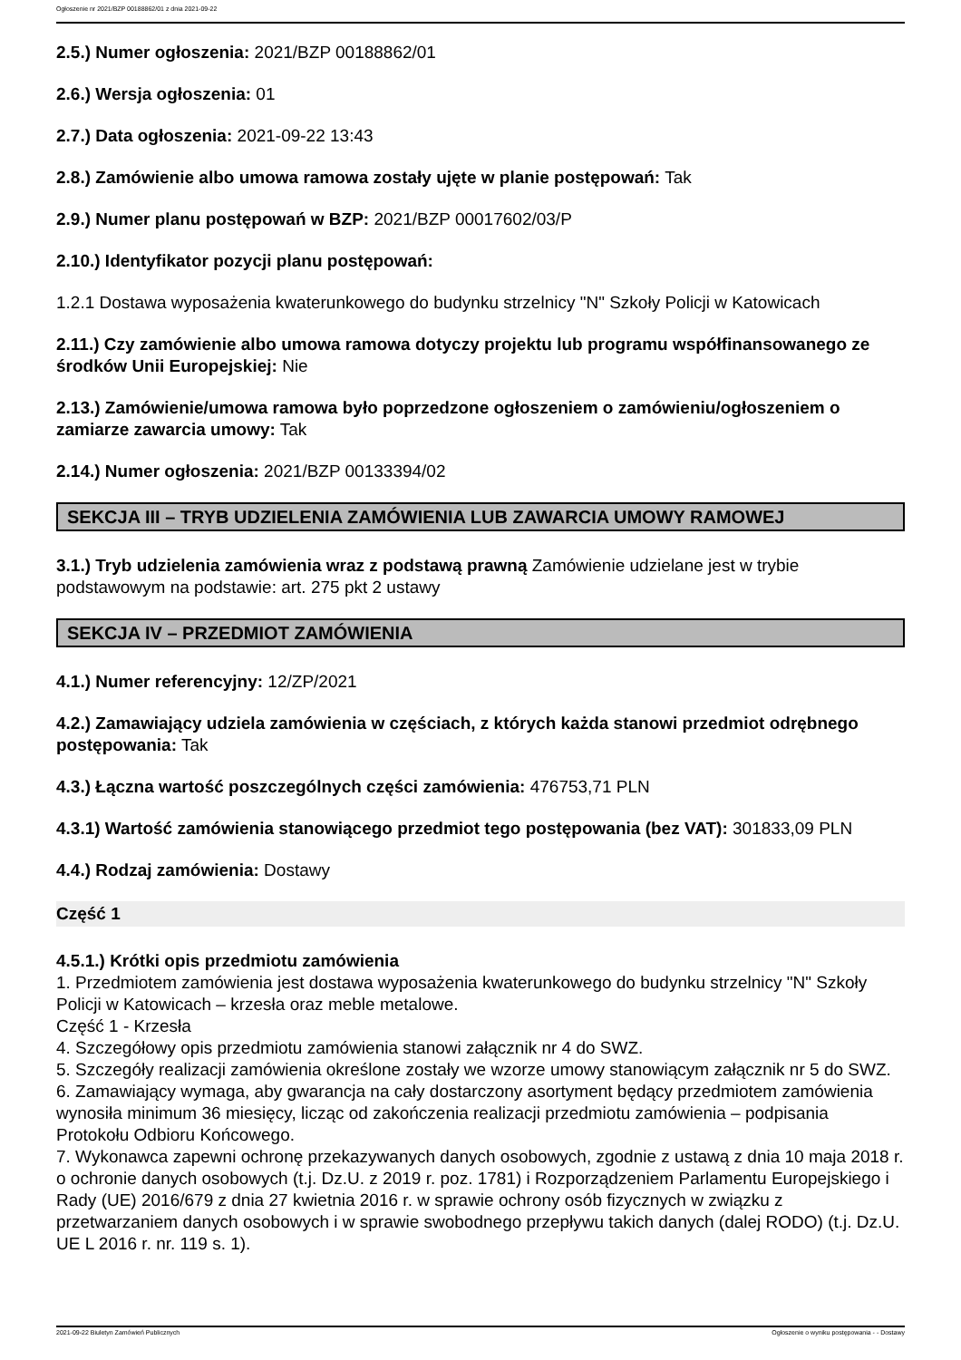Ogłoszenie nr 2021/BZP 00188862/01 z dnia 2021-09-22
2.5.) Numer ogłoszenia: 2021/BZP 00188862/01
2.6.) Wersja ogłoszenia: 01
2.7.) Data ogłoszenia: 2021-09-22 13:43
2.8.) Zamówienie albo umowa ramowa zostały ujęte w planie postępowań: Tak
2.9.) Numer planu postępowań w BZP: 2021/BZP 00017602/03/P
2.10.) Identyfikator pozycji planu postępowań:
1.2.1 Dostawa wyposażenia kwaterunkowego do budynku strzelnicy "N" Szkoły Policji w Katowicach
2.11.) Czy zamówienie albo umowa ramowa dotyczy projektu lub programu współfinansowanego ze środków Unii Europejskiej: Nie
2.13.) Zamówienie/umowa ramowa było poprzedzone ogłoszeniem o zamówieniu/ogłoszeniem o zamiarze zawarcia umowy: Tak
2.14.) Numer ogłoszenia: 2021/BZP 00133394/02
SEKCJA III – TRYB UDZIELENIA ZAMÓWIENIA LUB ZAWARCIA UMOWY RAMOWEJ
3.1.) Tryb udzielenia zamówienia wraz z podstawą prawną Zamówienie udzielane jest w trybie podstawowym na podstawie: art. 275 pkt 2 ustawy
SEKCJA IV – PRZEDMIOT ZAMÓWIENIA
4.1.) Numer referencyjny: 12/ZP/2021
4.2.) Zamawiający udziela zamówienia w częściach, z których każda stanowi przedmiot odrębnego postępowania: Tak
4.3.) Łączna wartość poszczególnych części zamówienia: 476753,71 PLN
4.3.1) Wartość zamówienia stanowiącego przedmiot tego postępowania (bez VAT): 301833,09 PLN
4.4.) Rodzaj zamówienia: Dostawy
Część 1
4.5.1.) Krótki opis przedmiotu zamówienia
1. Przedmiotem zamówienia jest dostawa wyposażenia kwaterunkowego do budynku strzelnicy "N" Szkoły Policji w Katowicach – krzesła oraz meble metalowe.
Część 1 - Krzesła
4. Szczegółowy opis przedmiotu zamówienia stanowi załącznik nr 4 do SWZ.
5. Szczegóły realizacji zamówienia określone zostały we wzorze umowy stanowiącym załącznik nr 5 do SWZ.
6. Zamawiający wymaga, aby gwarancja na cały dostarczony asortyment będący przedmiotem zamówienia wynosiła minimum 36 miesięcy, licząc od zakończenia realizacji przedmiotu zamówienia – podpisania Protokołu Odbioru Końcowego.
7. Wykonawca zapewni ochronę przekazywanych danych osobowych, zgodnie z ustawą z dnia 10 maja 2018 r. o ochronie danych osobowych (t.j. Dz.U. z 2019 r. poz. 1781) i Rozporządzeniem Parlamentu Europejskiego i Rady (UE) 2016/679 z dnia 27 kwietnia 2016 r. w sprawie ochrony osób fizycznych w związku z przetwarzaniem danych osobowych i w sprawie swobodnego przepływu takich danych (dalej RODO) (t.j. Dz.U. UE L 2016 r. nr. 119 s. 1).
2021-09-22 Biuletyn Zamówień Publicznych Ogłoszenie o wyniku postępowania - - Dostawy